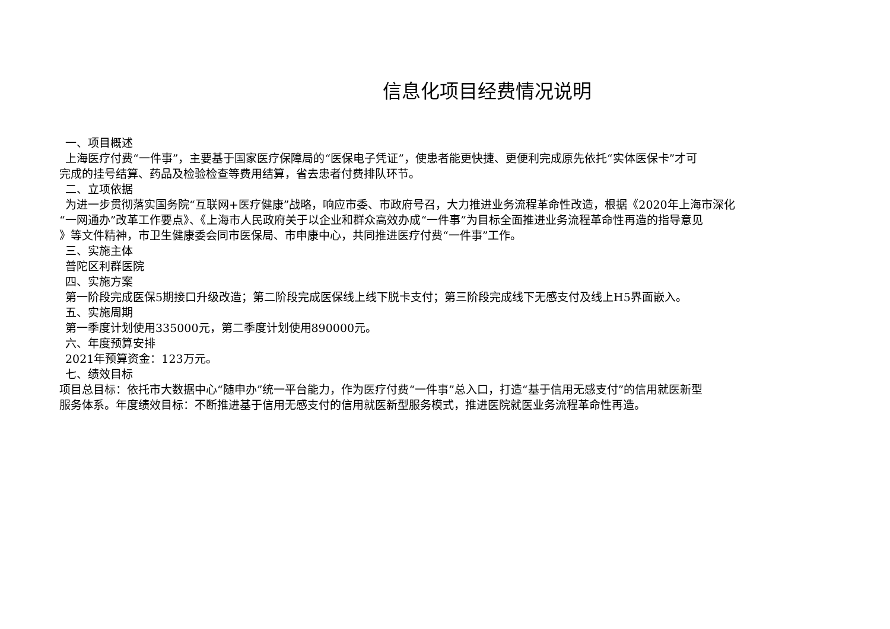信息化项目经费情况说明
一、项目概述
上海医疗付费“一件事”，主要基于国家医疗保障局的“医保电子凭证”，使患者能更快捷、更便利完成原先依托“实体医保卡”才可
完成的挂号结算、药品及检验检查等费用结算，省去患者付费排队环节。
二、立项依据
为进一步贯彻落实国务院“互联网+医疗健康”战略，响应市委、市政府号召，大力推进业务流程革命性改造，根据《2020年上海市深化
“一网通办”改革工作要点》、《上海市人民政府关于以企业和群众高效办成“一件事”为目标全面推进业务流程革命性再造的指导意见
》等文件精神，市卫生健康委会同市医保局、市申康中心，共同推进医疗付费“一件事”工作。
三、实施主体
普陀区利群医院
四、实施方案
第一阶段完成医保5期接口升级改造；第二阶段完成医保线上线下脱卡支付；第三阶段完成线下无感支付及线上H5界面嵌入。
五、实施周期
第一季度计划使用335000元，第二季度计划使用890000元。
六、年度预算安排
2021年预算资金：123万元。
七、绩效目标
项目总目标：依托市大数据中心“随申办”统一平台能力，作为医疗付费“一件事”总入口，打造“基于信用无感支付”的信用就医新型
服务体系。年度绩效目标：不断推进基于信用无感支付的信用就医新型服务模式，推进医院就医业务流程革命性再造。